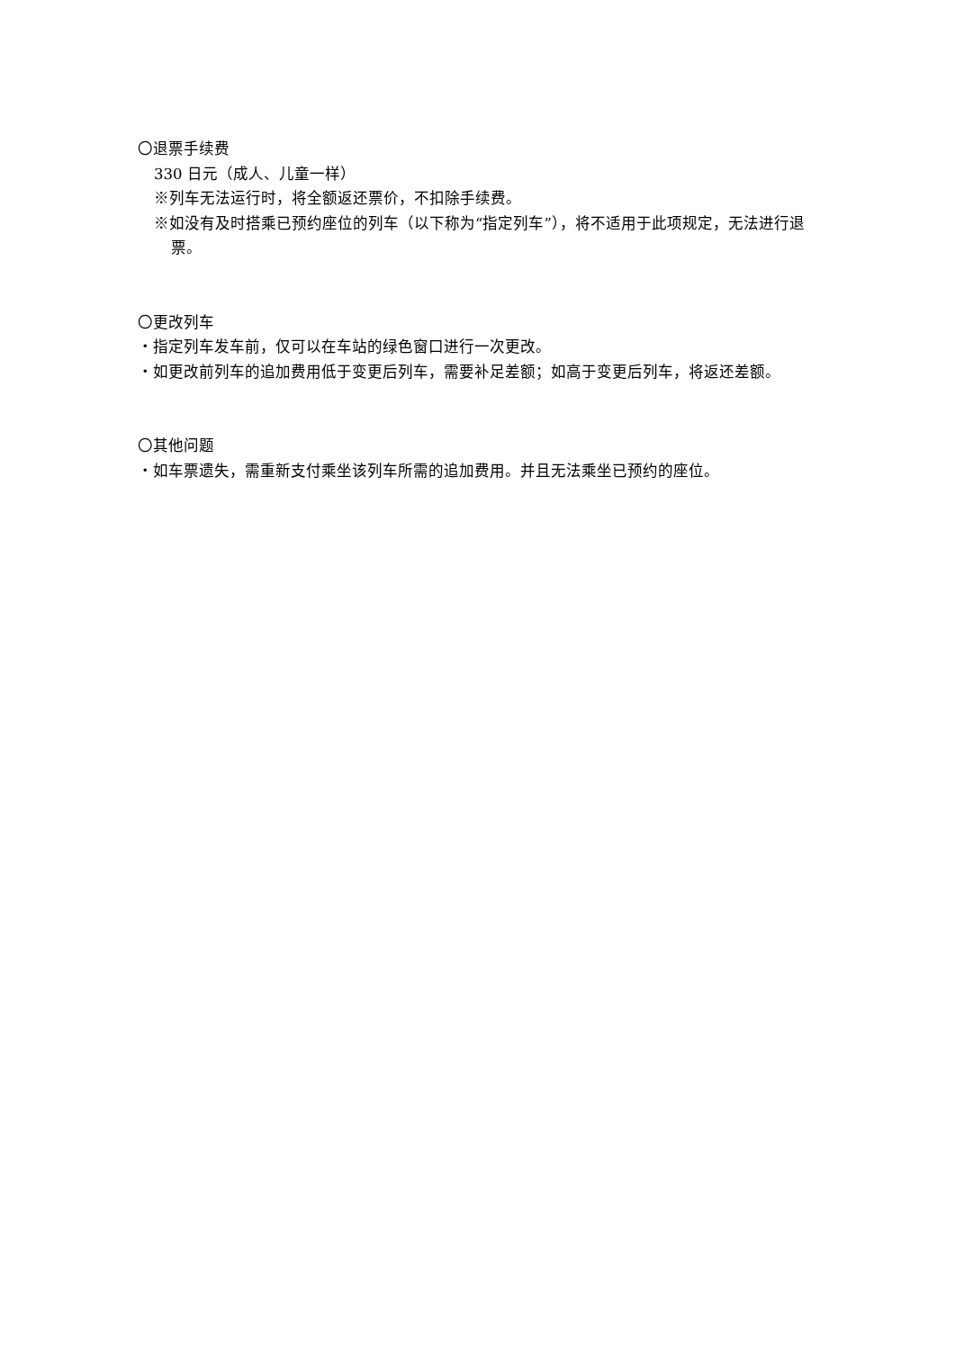〇退票手续费
330 日元（成人、儿童一样）
※列车无法运行时，将全额返还票价，不扣除手续费。
※如没有及时搭乘已预约座位的列车（以下称为“指定列车”），将不适用于此项规定，无法进行退票。
〇更改列车
・指定列车发车前，仅可以在车站的绿色窗口进行一次更改。
・如更改前列车的追加费用低于变更后列车，需要补足差额；如高于变更后列车，将返还差额。
〇其他问题
・如车票遗失，需重新支付乘坐该列车所需的追加费用。并且无法乘坐已预约的座位。